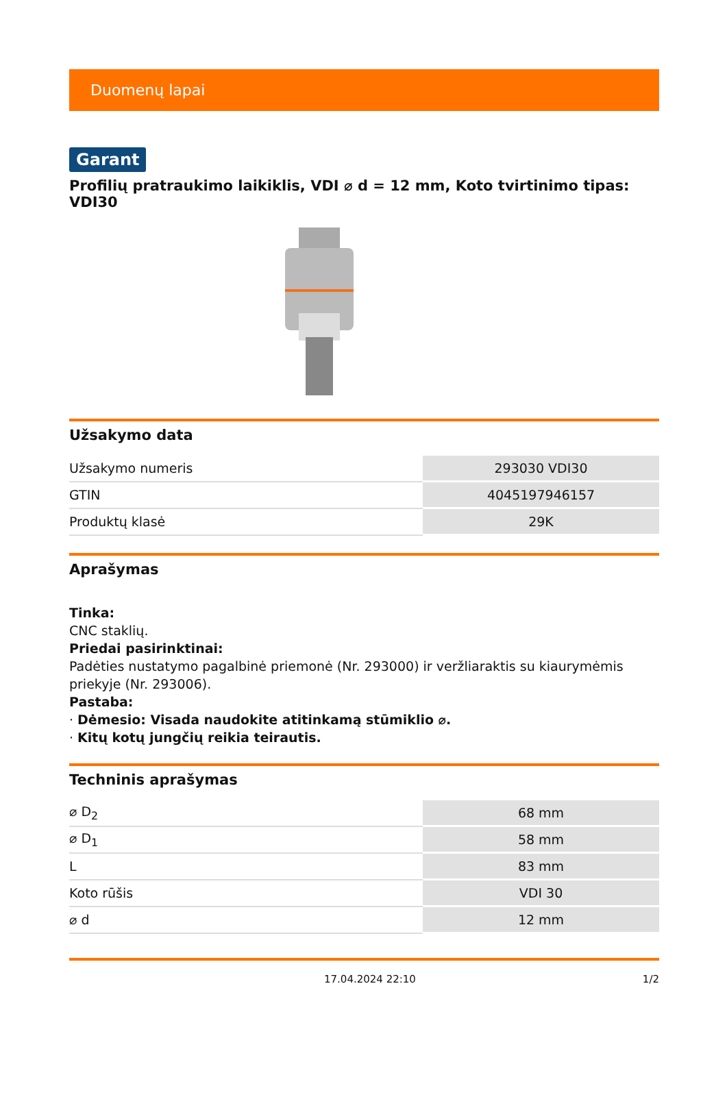Duomenų lapai
Garant
Profilių pratraukimo laikiklis, VDI ⌀ d = 12 mm, Koto tvirtinimo tipas: VDI30
Užsakymo data
| Užsakymo numeris | 293030 VDI30 |
| GTIN | 4045197946157 |
| Produktų klasė | 29K |
Aprašymas
Tinka:
CNC staklių.
Priedai pasirinktinai:
Padėties nustatymo pagalbinė priemonė (Nr. 293000) ir veržliaraktis su kiaurymėmis priekyje (Nr. 293006).
Pastaba:
· Dėmesio: Visada naudokite atitinkamą stūmiklio ⌀.
· Kitų kotų jungčių reikia teirautis.
Techninis aprašymas
| ⌀ D<sub>2</sub> | 68 mm |
| ⌀ D<sub>1</sub> | 58 mm |
| L | 83 mm |
| Koto rūšis | VDI 30 |
| ⌀ d | 12 mm |
17.04.2024 22:10 1/2